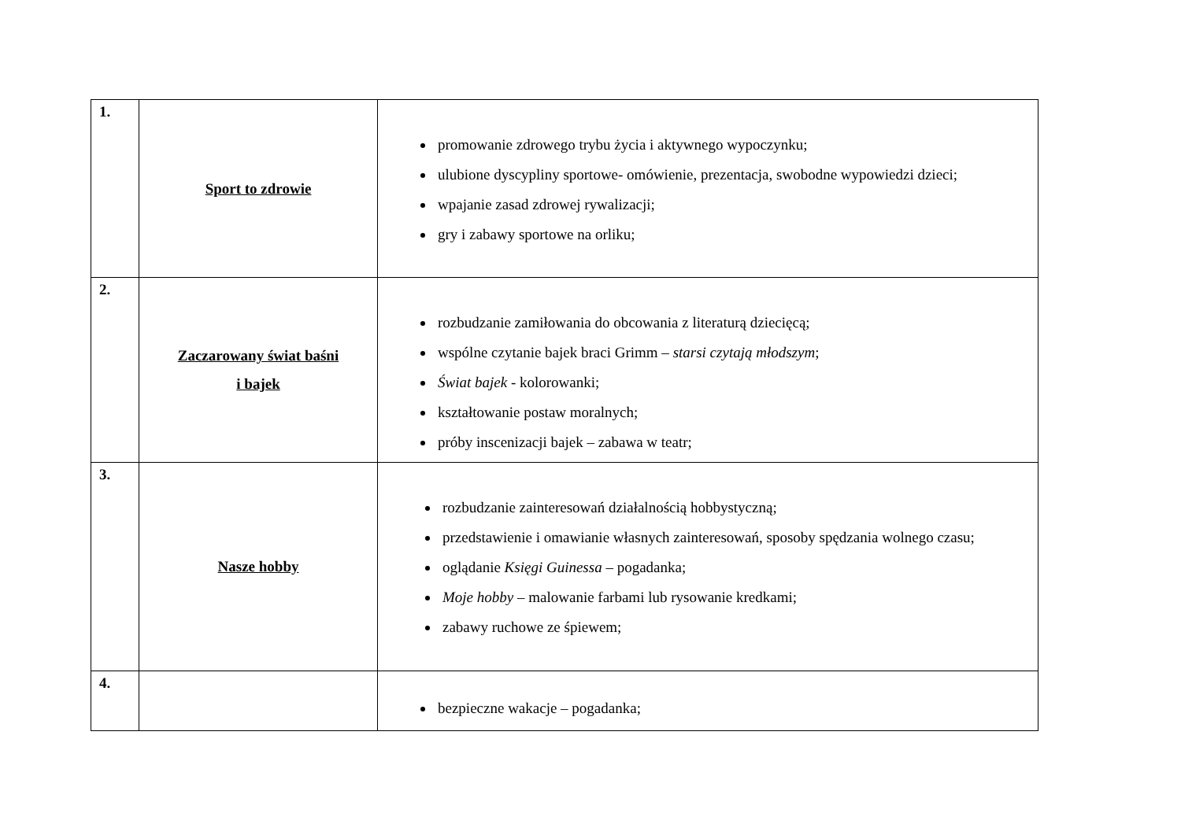| 1. | Sport to zdrowie | promowanie zdrowego trybu życia i aktywnego wypoczynku; ulubione dyscypliny sportowe- omówienie, prezentacja, swobodne wypowiedzi dzieci; wpajanie zasad zdrowej rywalizacji; gry i zabawy sportowe na orliku; |
| 2. | Zaczarowany świat baśni i bajek | rozbudzanie zamiłowania do obcowania z literaturą dziecięcą; wspólne czytanie bajek braci Grimm – starsi czytają młodszym ; Świat bajek - kolorowanki; kształtowanie postaw moralnych; próby inscenizacji bajek – zabawa w teatr; |
| 3. | Nasze hobby | rozbudzanie zainteresowań działalnością hobbystyczną; przedstawienie i omawianie własnych zainteresowań, sposoby spędzania wolnego czasu; oglądanie Księgi Guinessa – pogadanka; Moje hobby – malowanie farbami lub rysowanie kredkami; zabawy ruchowe ze śpiewem; |
| 4. | | bezpieczne wakacje – pogadanka; |